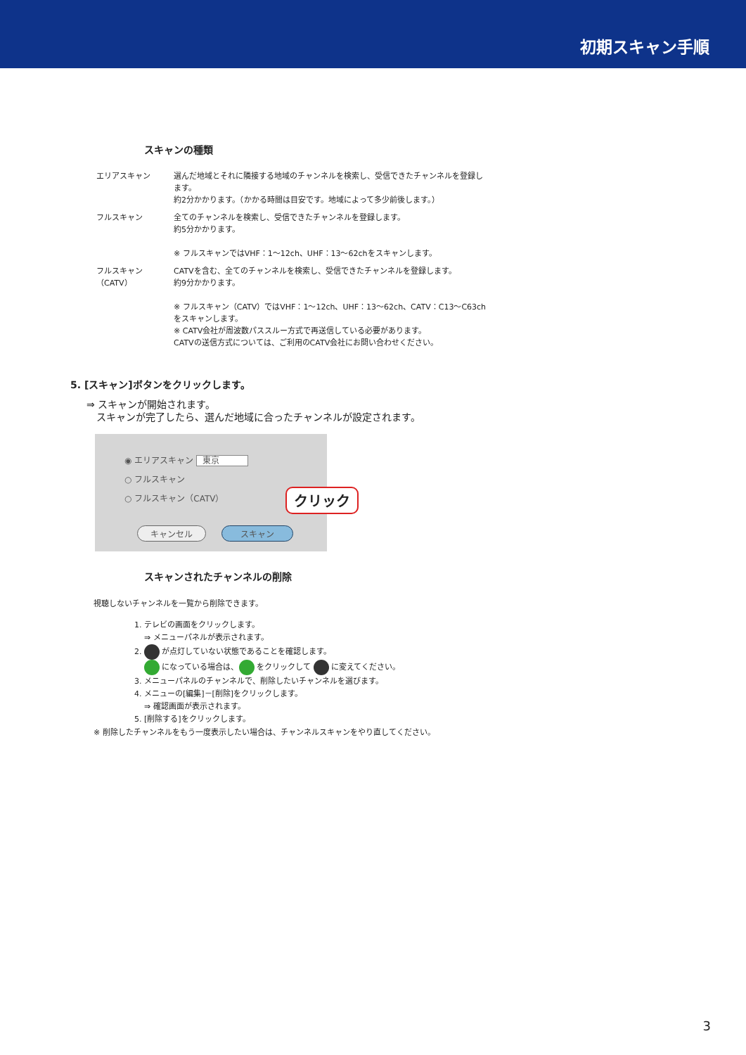初期スキャン手順
スキャンの種類
エリアスキャン 選んだ地域とそれに隣接する地域のチャンネルを検索し、受信できたチャンネルを登録します。
約2分かかります。（かかる時間は目安です。地域によって多少前後します。）
フルスキャン 全てのチャンネルを検索し、受信できたチャンネルを登録します。
約5分かかります。
※ フルスキャンではVHF：1～12ch、UHF：13～62chをスキャンします。
フルスキャン（CATV）
CATVを含む、全てのチャンネルを検索し、受信できたチャンネルを登録します。
約9分かかります。
※ フルスキャン（CATV）ではVHF：1～12ch、UHF：13～62ch、CATV：C13～C63chをスキャンします。
※ CATV会社が周波数パススルー方式で再送信している必要があります。
CATVの送信方式については、ご利用のCATV会社にお問い合わせください。
5. [スキャン]ボタンをクリックします。
⇒ スキャンが開始されます。
　スキャンが完了したら、選んだ地域に合ったチャンネルが設定されます。
◉ エリアスキャン 東京
○ フルスキャン
○ フルスキャン（CATV）
クリック
キャンセル スキャン
スキャンされたチャンネルの削除
視聴しないチャンネルを一覧から削除できます。
1. テレビの画面をクリックします。
⇒ メニューパネルが表示されます。
2. が点灯していない状態であることを確認します。
になっている場合は、 をクリックして に変えてください。
3. メニューパネルのチャンネルで、削除したいチャンネルを選びます。
4. メニューの[編集]－[削除]をクリックします。
⇒ 確認画面が表示されます。
5. [削除する]をクリックします。
※ 削除したチャンネルをもう一度表示したい場合は、チャンネルスキャンをやり直してください。
3